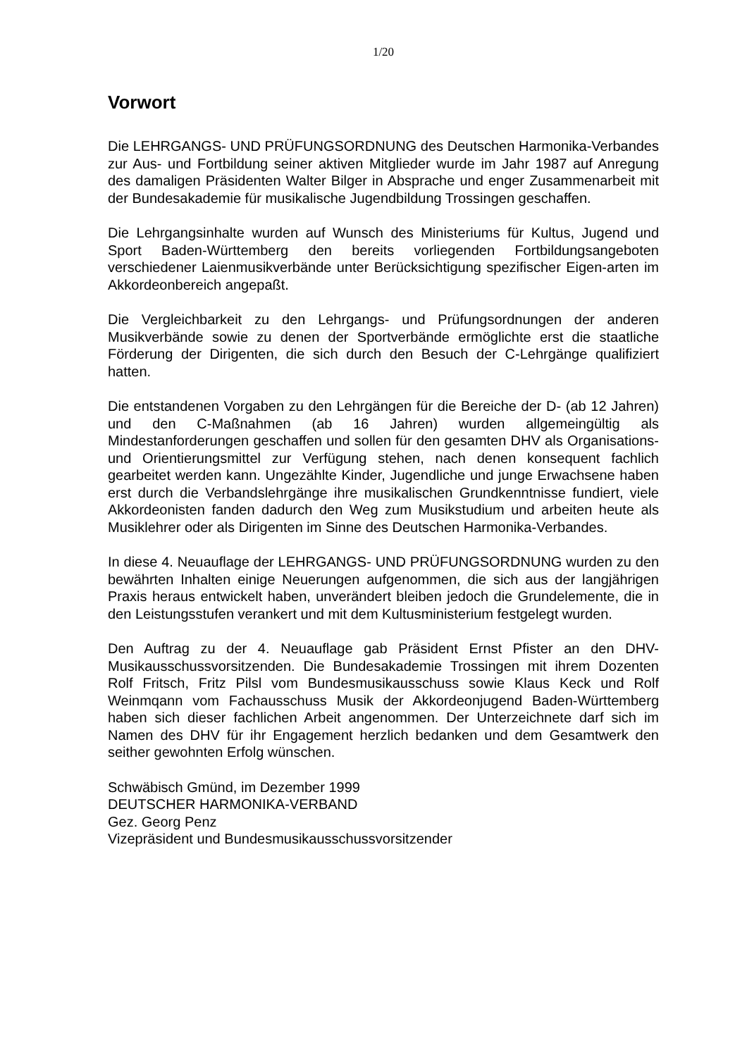1/20
Vorwort
Die LEHRGANGS- UND PRÜFUNGSORDNUNG des Deutschen Harmonika-Verbandes zur Aus- und Fortbildung seiner aktiven Mitglieder wurde im Jahr 1987 auf Anregung des damaligen Präsidenten Walter Bilger in Absprache und enger Zusammenarbeit mit der Bundesakademie für musikalische Jugendbildung Trossingen geschaffen.
Die Lehrgangsinhalte wurden auf Wunsch des Ministeriums für Kultus, Jugend und Sport Baden-Württemberg den bereits vorliegenden Fortbildungsangeboten verschiedener Laienmusikverbände unter Berücksichtigung spezifischer Eigen-arten im Akkordeonbereich angepaßt.
Die Vergleichbarkeit zu den Lehrgangs- und Prüfungsordnungen der anderen Musikverbände sowie zu denen der Sportverbände ermöglichte erst die staatliche Förderung der Dirigenten, die sich durch den Besuch der C-Lehrgänge qualifiziert hatten.
Die entstandenen Vorgaben zu den Lehrgängen für die Bereiche der D- (ab 12 Jahren) und den C-Maßnahmen (ab 16 Jahren) wurden allgemeingültig als Mindestanforderungen geschaffen und sollen für den gesamten DHV als Organisations- und Orientierungsmittel zur Verfügung stehen, nach denen konsequent fachlich gearbeitet werden kann. Ungezählte Kinder, Jugendliche und junge Erwachsene haben erst durch die Verbandslehrgänge ihre musikalischen Grundkenntnisse fundiert, viele Akkordeonisten fanden dadurch den Weg zum Musikstudium und arbeiten heute als Musiklehrer oder als Dirigenten im Sinne des Deutschen Harmonika-Verbandes.
In diese 4. Neuauflage der LEHRGANGS- UND PRÜFUNGSORDNUNG wurden zu den bewährten Inhalten einige Neuerungen aufgenommen, die sich aus der langjährigen Praxis heraus entwickelt haben, unverändert bleiben jedoch die Grundelemente, die in den Leistungsstufen verankert und mit dem Kultusministerium festgelegt wurden.
Den Auftrag zu der 4. Neuauflage gab Präsident Ernst Pfister an den DHV-Musikausschussvorsitzenden. Die Bundesakademie Trossingen mit ihrem Dozenten Rolf Fritsch, Fritz Pilsl vom Bundesmusikausschuss sowie Klaus Keck und Rolf Weinmqann vom Fachausschuss Musik der Akkordeonjugend Baden-Württemberg haben sich dieser fachlichen Arbeit angenommen. Der Unterzeichnete darf sich im Namen des DHV für ihr Engagement herzlich bedanken und dem Gesamtwerk den seither gewohnten Erfolg wünschen.
Schwäbisch Gmünd, im Dezember 1999
DEUTSCHER HARMONIKA-VERBAND
Gez. Georg Penz
Vizepräsident und Bundesmusikausschussvorsitzender